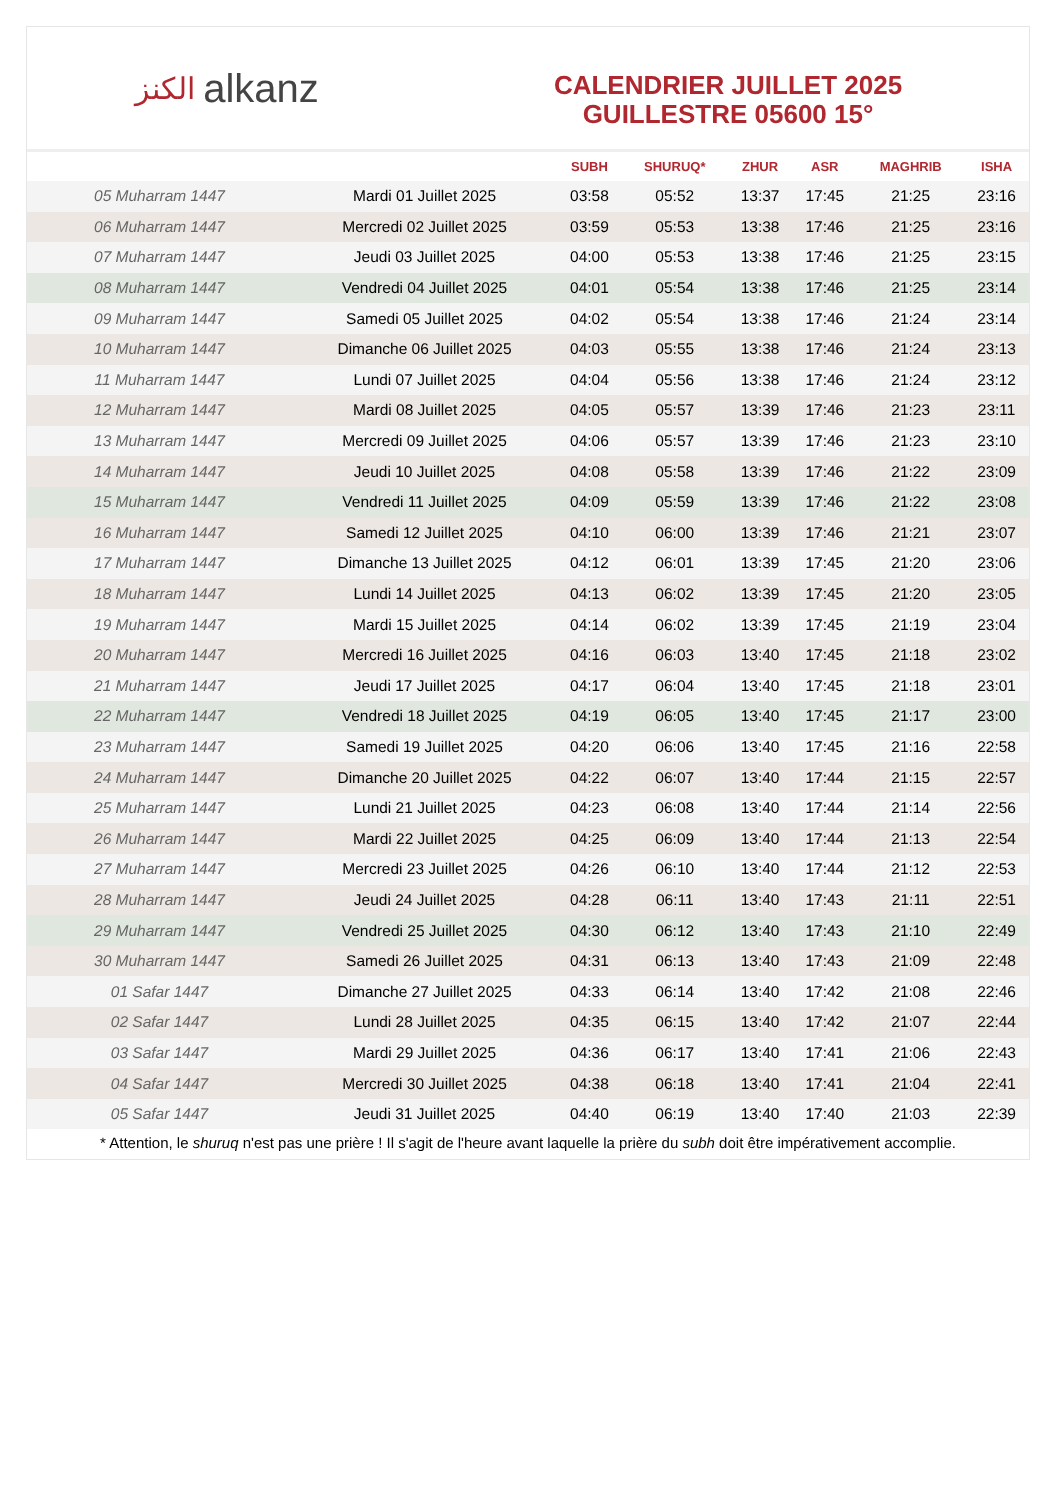الكنز alkanz
CALENDRIER JUILLET 2025
GUILLESTRE 05600 15°
| | | SUBH | SHURUQ* | ZHUR | ASR | MAGHRIB | ISHA |
| --- | --- | --- | --- | --- | --- | --- | --- |
| 05 Muharram 1447 | Mardi 01 Juillet 2025 | 03:58 | 05:52 | 13:37 | 17:45 | 21:25 | 23:16 |
| 06 Muharram 1447 | Mercredi 02 Juillet 2025 | 03:59 | 05:53 | 13:38 | 17:46 | 21:25 | 23:16 |
| 07 Muharram 1447 | Jeudi 03 Juillet 2025 | 04:00 | 05:53 | 13:38 | 17:46 | 21:25 | 23:15 |
| 08 Muharram 1447 | Vendredi 04 Juillet 2025 | 04:01 | 05:54 | 13:38 | 17:46 | 21:25 | 23:14 |
| 09 Muharram 1447 | Samedi 05 Juillet 2025 | 04:02 | 05:54 | 13:38 | 17:46 | 21:24 | 23:14 |
| 10 Muharram 1447 | Dimanche 06 Juillet 2025 | 04:03 | 05:55 | 13:38 | 17:46 | 21:24 | 23:13 |
| 11 Muharram 1447 | Lundi 07 Juillet 2025 | 04:04 | 05:56 | 13:38 | 17:46 | 21:24 | 23:12 |
| 12 Muharram 1447 | Mardi 08 Juillet 2025 | 04:05 | 05:57 | 13:39 | 17:46 | 21:23 | 23:11 |
| 13 Muharram 1447 | Mercredi 09 Juillet 2025 | 04:06 | 05:57 | 13:39 | 17:46 | 21:23 | 23:10 |
| 14 Muharram 1447 | Jeudi 10 Juillet 2025 | 04:08 | 05:58 | 13:39 | 17:46 | 21:22 | 23:09 |
| 15 Muharram 1447 | Vendredi 11 Juillet 2025 | 04:09 | 05:59 | 13:39 | 17:46 | 21:22 | 23:08 |
| 16 Muharram 1447 | Samedi 12 Juillet 2025 | 04:10 | 06:00 | 13:39 | 17:46 | 21:21 | 23:07 |
| 17 Muharram 1447 | Dimanche 13 Juillet 2025 | 04:12 | 06:01 | 13:39 | 17:45 | 21:20 | 23:06 |
| 18 Muharram 1447 | Lundi 14 Juillet 2025 | 04:13 | 06:02 | 13:39 | 17:45 | 21:20 | 23:05 |
| 19 Muharram 1447 | Mardi 15 Juillet 2025 | 04:14 | 06:02 | 13:39 | 17:45 | 21:19 | 23:04 |
| 20 Muharram 1447 | Mercredi 16 Juillet 2025 | 04:16 | 06:03 | 13:40 | 17:45 | 21:18 | 23:02 |
| 21 Muharram 1447 | Jeudi 17 Juillet 2025 | 04:17 | 06:04 | 13:40 | 17:45 | 21:18 | 23:01 |
| 22 Muharram 1447 | Vendredi 18 Juillet 2025 | 04:19 | 06:05 | 13:40 | 17:45 | 21:17 | 23:00 |
| 23 Muharram 1447 | Samedi 19 Juillet 2025 | 04:20 | 06:06 | 13:40 | 17:45 | 21:16 | 22:58 |
| 24 Muharram 1447 | Dimanche 20 Juillet 2025 | 04:22 | 06:07 | 13:40 | 17:44 | 21:15 | 22:57 |
| 25 Muharram 1447 | Lundi 21 Juillet 2025 | 04:23 | 06:08 | 13:40 | 17:44 | 21:14 | 22:56 |
| 26 Muharram 1447 | Mardi 22 Juillet 2025 | 04:25 | 06:09 | 13:40 | 17:44 | 21:13 | 22:54 |
| 27 Muharram 1447 | Mercredi 23 Juillet 2025 | 04:26 | 06:10 | 13:40 | 17:44 | 21:12 | 22:53 |
| 28 Muharram 1447 | Jeudi 24 Juillet 2025 | 04:28 | 06:11 | 13:40 | 17:43 | 21:11 | 22:51 |
| 29 Muharram 1447 | Vendredi 25 Juillet 2025 | 04:30 | 06:12 | 13:40 | 17:43 | 21:10 | 22:49 |
| 30 Muharram 1447 | Samedi 26 Juillet 2025 | 04:31 | 06:13 | 13:40 | 17:43 | 21:09 | 22:48 |
| 01 Safar 1447 | Dimanche 27 Juillet 2025 | 04:33 | 06:14 | 13:40 | 17:42 | 21:08 | 22:46 |
| 02 Safar 1447 | Lundi 28 Juillet 2025 | 04:35 | 06:15 | 13:40 | 17:42 | 21:07 | 22:44 |
| 03 Safar 1447 | Mardi 29 Juillet 2025 | 04:36 | 06:17 | 13:40 | 17:41 | 21:06 | 22:43 |
| 04 Safar 1447 | Mercredi 30 Juillet 2025 | 04:38 | 06:18 | 13:40 | 17:41 | 21:04 | 22:41 |
| 05 Safar 1447 | Jeudi 31 Juillet 2025 | 04:40 | 06:19 | 13:40 | 17:40 | 21:03 | 22:39 |
* Attention, le shuruq n'est pas une prière ! Il s'agit de l'heure avant laquelle la prière du subh doit être impérativement accomplie.